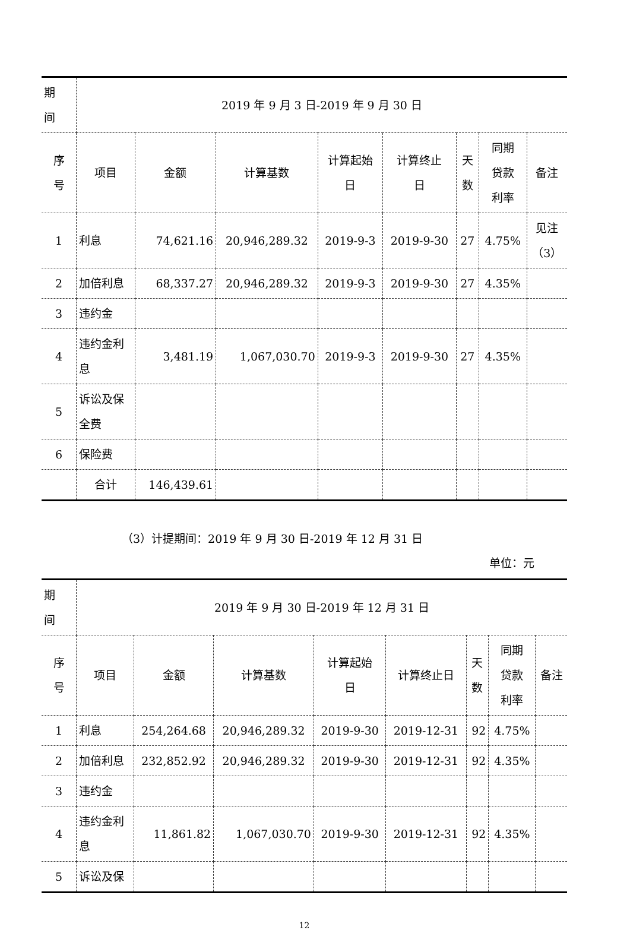| 期 间 | 2019 年 9 月 3 日-2019 年 9 月 30 日 | | | | | | | |
| 序 号 | 项目 | 金额 | 计算基数 | 计算起始 日 | 计算终止 日 | 天 数 | 同期 贷款 利率 | 备注 |
| 1 | 利息 | 74,621.16 | 20,946,289.32 | 2019-9-3 | 2019-9-30 | 27 | 4.75% | 见注 （3） |
| 2 | 加倍利息 | 68,337.27 | 20,946,289.32 | 2019-9-3 | 2019-9-30 | 27 | 4.35% | |
| 3 | 违约金 | | | | | | | |
| 4 | 违约金利 息 | 3,481.19 | 1,067,030.70 | 2019-9-3 | 2019-9-30 | 27 | 4.35% | |
| 5 | 诉讼及保 全费 | | | | | | | |
| 6 | 保险费 | | | | | | | |
| | 合计 | 146,439.61 | | | | | | |
（3）计提期间：2019 年 9 月 30 日-2019 年 12 月 31 日
单位：元
| 期 间 | 2019 年 9 月 30 日-2019 年 12 月 31 日 | | | | | | | |
| 序 号 | 项目 | 金额 | 计算基数 | 计算起始 日 | 计算终止日 | 天 数 | 同期 贷款 利率 | 备注 |
| 1 | 利息 | 254,264.68 | 20,946,289.32 | 2019-9-30 | 2019-12-31 | 92 | 4.75% | |
| 2 | 加倍利息 | 232,852.92 | 20,946,289.32 | 2019-9-30 | 2019-12-31 | 92 | 4.35% | |
| 3 | 违约金 | | | | | | | |
| 4 | 违约金利 息 | 11,861.82 | 1,067,030.70 | 2019-9-30 | 2019-12-31 | 92 | 4.35% | |
| 5 | 诉讼及保 | | | | | | | |
12